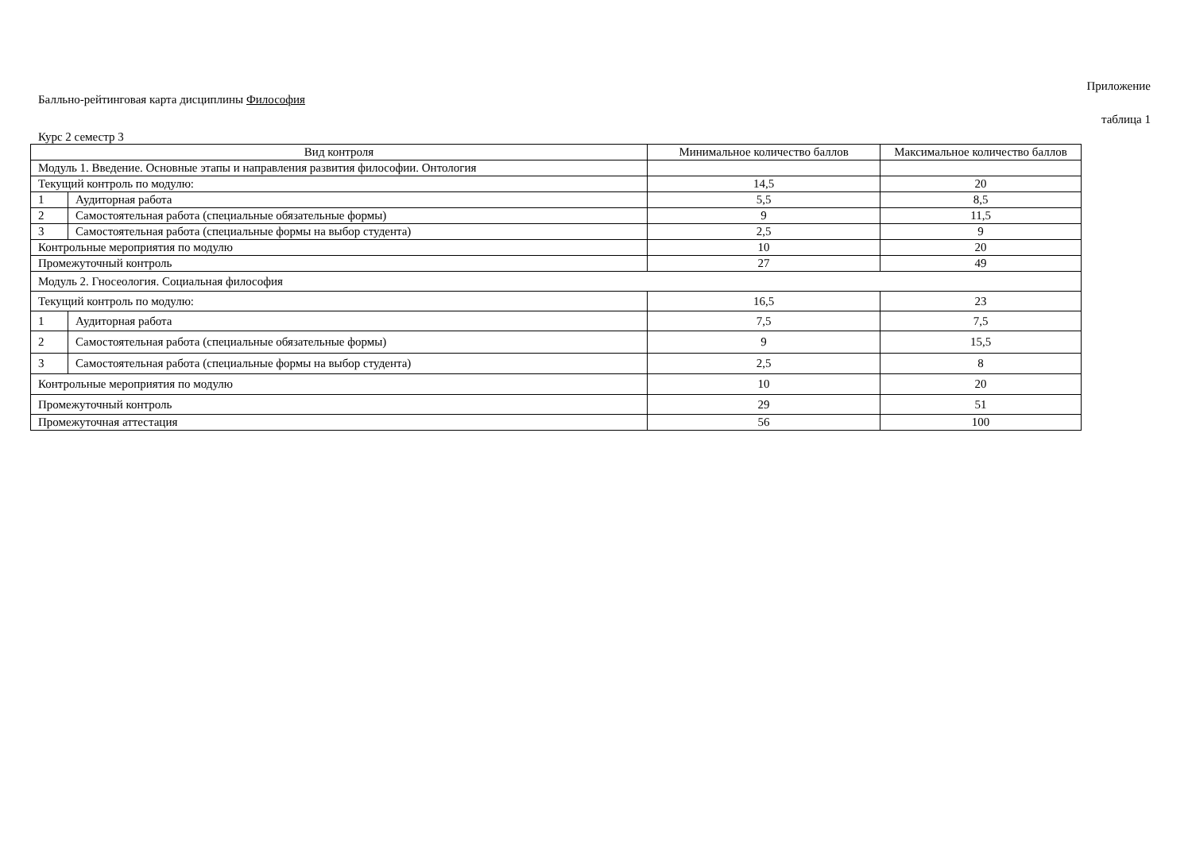Приложение
Балльно-рейтинговая карта дисциплины Философия
таблица 1
Курс 2 семестр 3
| Вид контроля | | Минимальное количество баллов | Максимальное количество баллов |
| --- | --- | --- | --- |
| Модуль 1. Введение. Основные этапы и направления развития философии. Онтология | | | |
| Текущий контроль по модулю: | | 14,5 | 20 |
| 1 | Аудиторная работа | 5,5 | 8,5 |
| 2 | Самостоятельная работа (специальные обязательные формы) | 9 | 11,5 |
| 3 | Самостоятельная работа (специальные формы на выбор студента) | 2,5 | 9 |
| Контрольные мероприятия по модулю | | 10 | 20 |
| Промежуточный контроль | | 27 | 49 |
| Модуль 2. Гносеология. Социальная философия | | | |
| Текущий контроль по модулю: | | 16,5 | 23 |
| 1 | Аудиторная работа | 7,5 | 7,5 |
| 2 | Самостоятельная работа (специальные обязательные формы) | 9 | 15,5 |
| 3 | Самостоятельная работа (специальные формы на выбор студента) | 2,5 | 8 |
| Контрольные мероприятия по модулю | | 10 | 20 |
| Промежуточный контроль | | 29 | 51 |
| Промежуточная аттестация | | 56 | 100 |